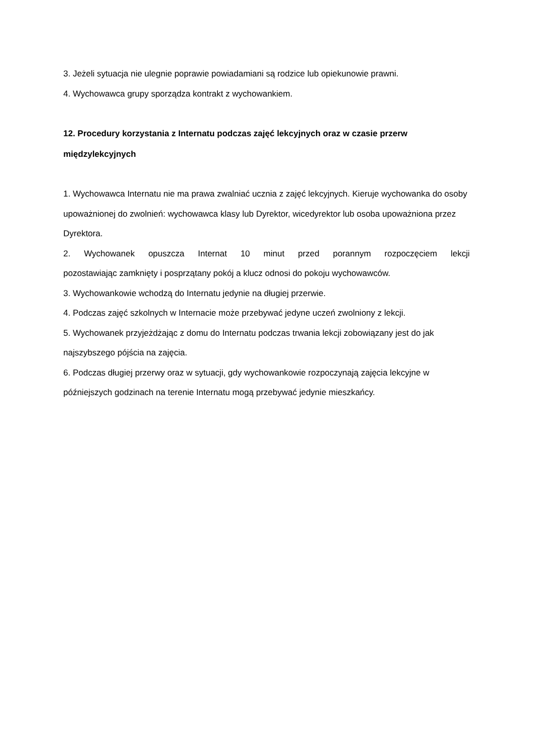3. Jeżeli sytuacja nie ulegnie poprawie powiadamiani są rodzice lub opiekunowie prawni.
4. Wychowawca grupy sporządza kontrakt z wychowankiem.
12. Procedury korzystania z Internatu podczas zajęć lekcyjnych oraz w czasie przerw międzylekcyjnych
1. Wychowawca Internatu nie ma prawa zwalniać ucznia z zajęć lekcyjnych. Kieruje wychowanka do osoby upoważnionej do zwolnień: wychowawca klasy lub Dyrektor, wicedyrektor lub osoba upoważniona przez Dyrektora.
2. Wychowanek opuszcza Internat 10 minut przed porannym rozpoczęciem lekcji
pozostawiając zamknięty i posprzątany pokój a klucz odnosi do pokoju wychowawców.
3. Wychowankowie wchodzą do Internatu jedynie na długiej przerwie.
4. Podczas zajęć szkolnych w Internacie może przebywać jedyne uczeń zwolniony z lekcji.
5. Wychowanek przyjeżdżając z domu do Internatu podczas trwania lekcji zobowiązany jest do jak najszybszego pójścia na zajęcia.
6. Podczas długiej przerwy oraz w sytuacji, gdy wychowankowie rozpoczynają zajęcia lekcyjne w późniejszych godzinach na terenie Internatu mogą przebywać jedynie mieszkańcy.